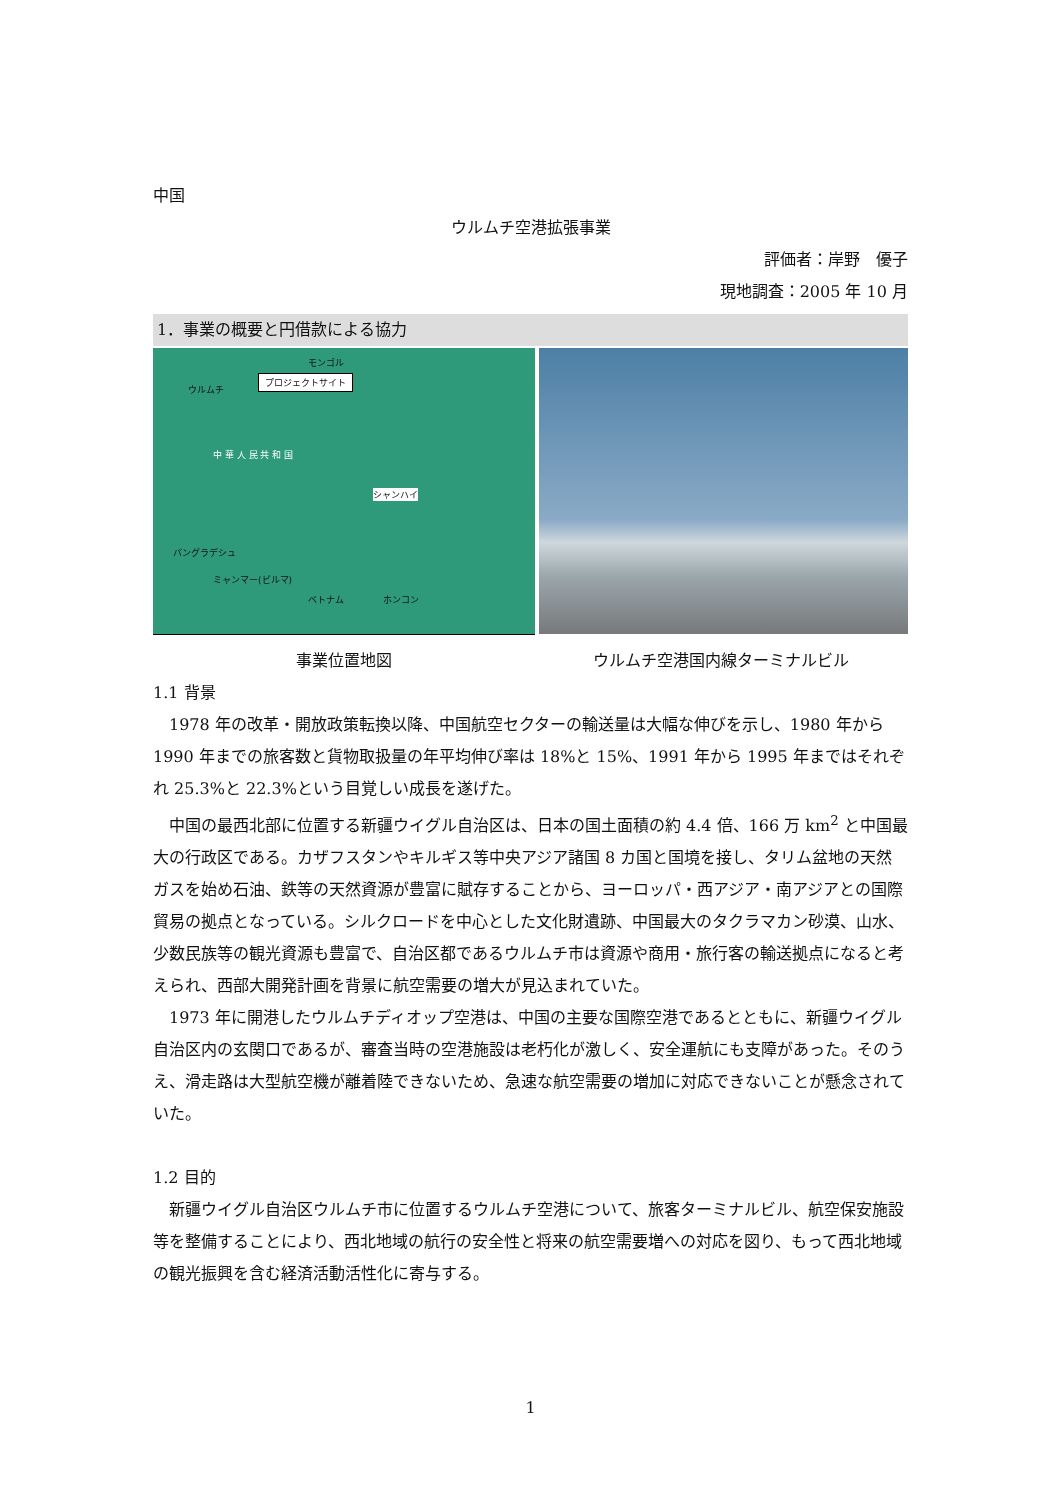中国
ウルムチ空港拡張事業
評価者：岸野　優子
現地調査：2005 年 10 月
1．事業の概要と円借款による協力
モンゴル
プロジェクトサイト
ウルムチ
中 華 人 民 共 和 国
シャンハイ
バングラデシュ
ミャンマー(ビルマ)
ベトナム ホンコン
事業位置地図 ウルムチ空港国内線ターミナルビル
1.1 背景
　1978 年の改革・開放政策転換以降、中国航空セクターの輸送量は大幅な伸びを示し、1980 年から 1990 年までの旅客数と貨物取扱量の年平均伸び率は 18%と 15%、1991 年から 1995 年まではそれぞれ 25.3%と 22.3%という目覚しい成長を遂げた。
　中国の最西北部に位置する新疆ウイグル自治区は、日本の国土面積の約 4.4 倍、166 万 km<sup>2</sup> と中国最大の行政区である。カザフスタンやキルギス等中央アジア諸国 8 カ国と国境を接し、タリム盆地の天然ガスを始め石油、鉄等の天然資源が豊富に賦存することから、ヨーロッパ・西アジア・南アジアとの国際貿易の拠点となっている。シルクロードを中心とした文化財遺跡、中国最大のタクラマカン砂漠、山水、少数民族等の観光資源も豊富で、自治区都であるウルムチ市は資源や商用・旅行客の輸送拠点になると考えられ、西部大開発計画を背景に航空需要の増大が見込まれていた。
　1973 年に開港したウルムチディオップ空港は、中国の主要な国際空港であるとともに、新疆ウイグル自治区内の玄関口であるが、審査当時の空港施設は老朽化が激しく、安全運航にも支障があった。そのうえ、滑走路は大型航空機が離着陸できないため、急速な航空需要の増加に対応できないことが懸念されていた。
1.2 目的
　新疆ウイグル自治区ウルムチ市に位置するウルムチ空港について、旅客ターミナルビル、航空保安施設等を整備することにより、西北地域の航行の安全性と将来の航空需要増への対応を図り、もって西北地域の観光振興を含む経済活動活性化に寄与する。
1